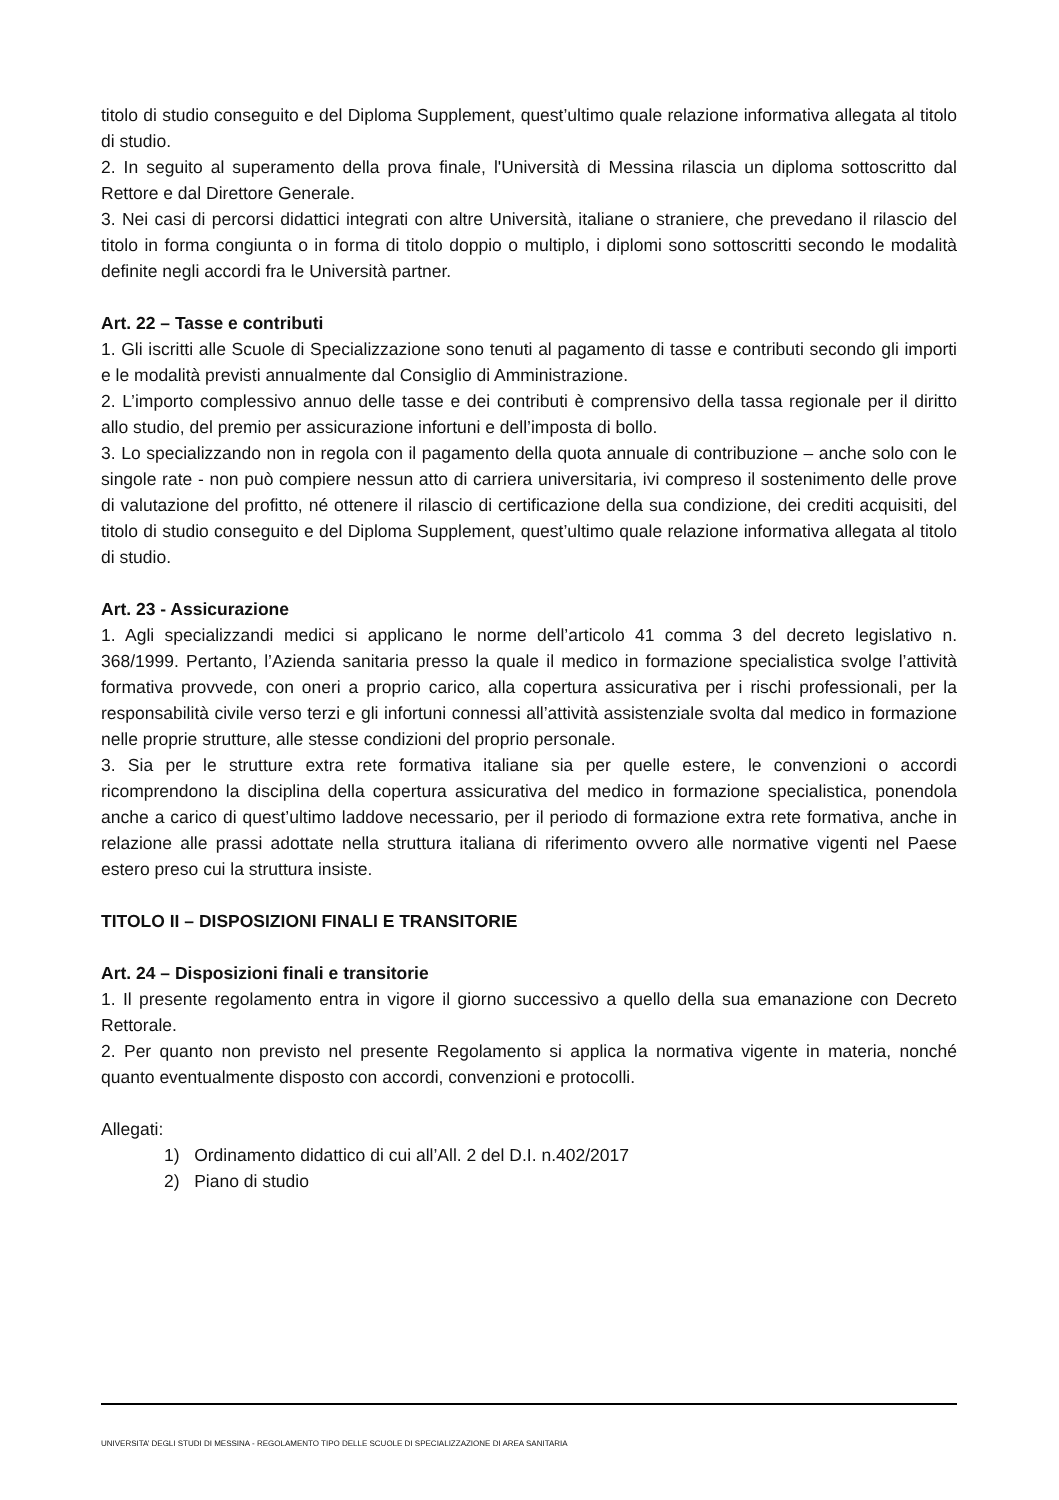titolo di studio conseguito e del Diploma Supplement, quest’ultimo quale relazione informativa allegata al titolo di studio.
2. In seguito al superamento della prova finale, l'Università di Messina rilascia un diploma sottoscritto dal Rettore e dal Direttore Generale.
3. Nei casi di percorsi didattici integrati con altre Università, italiane o straniere, che prevedano il rilascio del titolo in forma congiunta o in forma di titolo doppio o multiplo, i diplomi sono sottoscritti secondo le modalità definite negli accordi fra le Università partner.
Art. 22 – Tasse e contributi
1. Gli iscritti alle Scuole di Specializzazione sono tenuti al pagamento di tasse e contributi secondo gli importi e le modalità previsti annualmente dal Consiglio di Amministrazione.
2. L’importo complessivo annuo delle tasse e dei contributi è comprensivo della tassa regionale per il diritto allo studio, del premio per assicurazione infortuni e dell’imposta di bollo.
3. Lo specializzando non in regola con il pagamento della quota annuale di contribuzione – anche solo con le singole rate - non può compiere nessun atto di carriera universitaria, ivi compreso il sostenimento delle prove di valutazione del profitto, né ottenere il rilascio di certificazione della sua condizione, dei crediti acquisiti, del titolo di studio conseguito e del Diploma Supplement, quest’ultimo quale relazione informativa allegata al titolo di studio.
Art. 23 - Assicurazione
1. Agli specializzandi medici si applicano le norme dell’articolo 41 comma 3 del decreto legislativo n. 368/1999. Pertanto, l’Azienda sanitaria presso la quale il medico in formazione specialistica svolge l’attività formativa provvede, con oneri a proprio carico, alla copertura assicurativa per i rischi professionali, per la responsabilità civile verso terzi e gli infortuni connessi all’attività assistenziale svolta dal medico in formazione nelle proprie strutture, alle stesse condizioni del proprio personale.
3. Sia per le strutture extra rete formativa italiane sia per quelle estere, le convenzioni o accordi ricomprendono la disciplina della copertura assicurativa del medico in formazione specialistica, ponendola anche a carico di quest’ultimo laddove necessario, per il periodo di formazione extra rete formativa, anche in relazione alle prassi adottate nella struttura italiana di riferimento ovvero alle normative vigenti nel Paese estero preso cui la struttura insiste.
TITOLO II – DISPOSIZIONI FINALI E TRANSITORIE
Art. 24 – Disposizioni finali e transitorie
1. Il presente regolamento entra in vigore il giorno successivo a quello della sua emanazione con Decreto Rettorale.
2. Per quanto non previsto nel presente Regolamento si applica la normativa vigente in materia, nonché quanto eventualmente disposto con accordi, convenzioni e protocolli.
Allegati:
1) Ordinamento didattico di cui all’All. 2 del D.I. n.402/2017
2) Piano di studio
UNIVERSITA’ DEGLI STUDI DI MESSINA - REGOLAMENTO TIPO DELLE SCUOLE DI SPECIALIZZAZIONE DI AREA SANITARIA